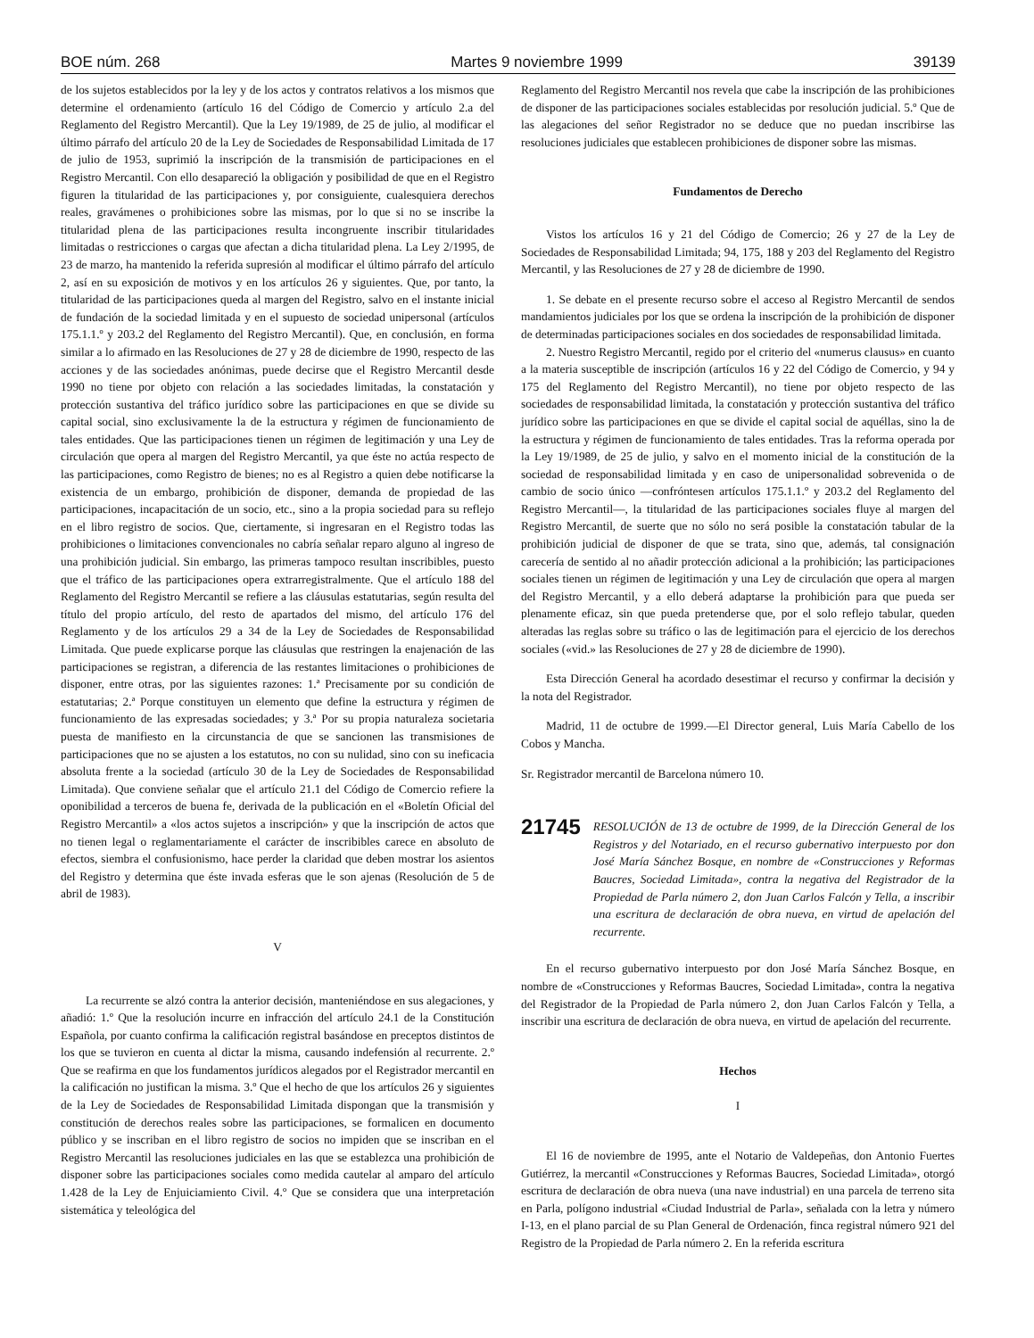BOE núm. 268 Martes 9 noviembre 1999 39139
de los sujetos establecidos por la ley y de los actos y contratos relativos a los mismos que determine el ordenamiento (artículo 16 del Código de Comercio y artículo 2.a del Reglamento del Registro Mercantil). Que la Ley 19/1989, de 25 de julio, al modificar el último párrafo del artículo 20 de la Ley de Sociedades de Responsabilidad Limitada de 17 de julio de 1953, suprimió la inscripción de la transmisión de participaciones en el Registro Mercantil. Con ello desapareció la obligación y posibilidad de que en el Registro figuren la titularidad de las participaciones y, por consiguiente, cualesquiera derechos reales, gravámenes o prohibiciones sobre las mismas, por lo que si no se inscribe la titularidad plena de las participaciones resulta incongruente inscribir titularidades limitadas o restricciones o cargas que afectan a dicha titularidad plena. La Ley 2/1995, de 23 de marzo, ha mantenido la referida supresión al modificar el último párrafo del artículo 2, así en su exposición de motivos y en los artículos 26 y siguientes. Que, por tanto, la titularidad de las participaciones queda al margen del Registro, salvo en el instante inicial de fundación de la sociedad limitada y en el supuesto de sociedad unipersonal (artículos 175.1.1.º y 203.2 del Reglamento del Registro Mercantil). Que, en conclusión, en forma similar a lo afirmado en las Resoluciones de 27 y 28 de diciembre de 1990, respecto de las acciones y de las sociedades anónimas, puede decirse que el Registro Mercantil desde 1990 no tiene por objeto con relación a las sociedades limitadas, la constatación y protección sustantiva del tráfico jurídico sobre las participaciones en que se divide su capital social, sino exclusivamente la de la estructura y régimen de funcionamiento de tales entidades. Que las participaciones tienen un régimen de legitimación y una Ley de circulación que opera al margen del Registro Mercantil, ya que éste no actúa respecto de las participaciones, como Registro de bienes; no es al Registro a quien debe notificarse la existencia de un embargo, prohibición de disponer, demanda de propiedad de las participaciones, incapacitación de un socio, etc., sino a la propia sociedad para su reflejo en el libro registro de socios. Que, ciertamente, si ingresaran en el Registro todas las prohibiciones o limitaciones convencionales no cabría señalar reparo alguno al ingreso de una prohibición judicial. Sin embargo, las primeras tampoco resultan inscribibles, puesto que el tráfico de las participaciones opera extrarregistralmente. Que el artículo 188 del Reglamento del Registro Mercantil se refiere a las cláusulas estatutarias, según resulta del título del propio artículo, del resto de apartados del mismo, del artículo 176 del Reglamento y de los artículos 29 a 34 de la Ley de Sociedades de Responsabilidad Limitada. Que puede explicarse porque las cláusulas que restringen la enajenación de las participaciones se registran, a diferencia de las restantes limitaciones o prohibiciones de disponer, entre otras, por las siguientes razones: 1.ª Precisamente por su condición de estatutarias; 2.ª Porque constituyen un elemento que define la estructura y régimen de funcionamiento de las expresadas sociedades; y 3.ª Por su propia naturaleza societaria puesta de manifiesto en la circunstancia de que se sancionen las transmisiones de participaciones que no se ajusten a los estatutos, no con su nulidad, sino con su ineficacia absoluta frente a la sociedad (artículo 30 de la Ley de Sociedades de Responsabilidad Limitada). Que conviene señalar que el artículo 21.1 del Código de Comercio refiere la oponibilidad a terceros de buena fe, derivada de la publicación en el «Boletín Oficial del Registro Mercantil» a «los actos sujetos a inscripción» y que la inscripción de actos que no tienen legal o reglamentariamente el carácter de inscribibles carece en absoluto de efectos, siembra el confusionismo, hace perder la claridad que deben mostrar los asientos del Registro y determina que éste invada esferas que le son ajenas (Resolución de 5 de abril de 1983).
V
La recurrente se alzó contra la anterior decisión, manteniéndose en sus alegaciones, y añadió: 1.º Que la resolución incurre en infracción del artículo 24.1 de la Constitución Española, por cuanto confirma la calificación registral basándose en preceptos distintos de los que se tuvieron en cuenta al dictar la misma, causando indefensión al recurrente. 2.º Que se reafirma en que los fundamentos jurídicos alegados por el Registrador mercantil en la calificación no justifican la misma. 3.º Que el hecho de que los artículos 26 y siguientes de la Ley de Sociedades de Responsabilidad Limitada dispongan que la transmisión y constitución de derechos reales sobre las participaciones, se formalicen en documento público y se inscriban en el libro registro de socios no impiden que se inscriban en el Registro Mercantil las resoluciones judiciales en las que se establezca una prohibición de disponer sobre las participaciones sociales como medida cautelar al amparo del artículo 1.428 de la Ley de Enjuiciamiento Civil. 4.º Que se considera que una interpretación sistemática y teleológica del
Reglamento del Registro Mercantil nos revela que cabe la inscripción de las prohibiciones de disponer de las participaciones sociales establecidas por resolución judicial. 5.º Que de las alegaciones del señor Registrador no se deduce que no puedan inscribirse las resoluciones judiciales que establecen prohibiciones de disponer sobre las mismas.
Fundamentos de Derecho
Vistos los artículos 16 y 21 del Código de Comercio; 26 y 27 de la Ley de Sociedades de Responsabilidad Limitada; 94, 175, 188 y 203 del Reglamento del Registro Mercantil, y las Resoluciones de 27 y 28 de diciembre de 1990.
1. Se debate en el presente recurso sobre el acceso al Registro Mercantil de sendos mandamientos judiciales por los que se ordena la inscripción de la prohibición de disponer de determinadas participaciones sociales en dos sociedades de responsabilidad limitada.
2. Nuestro Registro Mercantil, regido por el criterio del «numerus clausus» en cuanto a la materia susceptible de inscripción (artículos 16 y 22 del Código de Comercio, y 94 y 175 del Reglamento del Registro Mercantil), no tiene por objeto respecto de las sociedades de responsabilidad limitada, la constatación y protección sustantiva del tráfico jurídico sobre las participaciones en que se divide el capital social de aquéllas, sino la de la estructura y régimen de funcionamiento de tales entidades. Tras la reforma operada por la Ley 19/1989, de 25 de julio, y salvo en el momento inicial de la constitución de la sociedad de responsabilidad limitada y en caso de unipersonalidad sobrevenida o de cambio de socio único —confróntesen artículos 175.1.1.º y 203.2 del Reglamento del Registro Mercantil—, la titularidad de las participaciones sociales fluye al margen del Registro Mercantil, de suerte que no sólo no será posible la constatación tabular de la prohibición judicial de disponer de que se trata, sino que, además, tal consignación carecería de sentido al no añadir protección adicional a la prohibición; las participaciones sociales tienen un régimen de legitimación y una Ley de circulación que opera al margen del Registro Mercantil, y a ello deberá adaptarse la prohibición para que pueda ser plenamente eficaz, sin que pueda pretenderse que, por el solo reflejo tabular, queden alteradas las reglas sobre su tráfico o las de legitimación para el ejercicio de los derechos sociales («vid.» las Resoluciones de 27 y 28 de diciembre de 1990).
Esta Dirección General ha acordado desestimar el recurso y confirmar la decisión y la nota del Registrador.
Madrid, 11 de octubre de 1999.—El Director general, Luis María Cabello de los Cobos y Mancha.
Sr. Registrador mercantil de Barcelona número 10.
21745 RESOLUCIÓN de 13 de octubre de 1999, de la Dirección General de los Registros y del Notariado, en el recurso gubernativo interpuesto por don José María Sánchez Bosque, en nombre de «Construcciones y Reformas Baucres, Sociedad Limitada», contra la negativa del Registrador de la Propiedad de Parla número 2, don Juan Carlos Falcón y Tella, a inscribir una escritura de declaración de obra nueva, en virtud de apelación del recurrente.
En el recurso gubernativo interpuesto por don José María Sánchez Bosque, en nombre de «Construcciones y Reformas Baucres, Sociedad Limitada», contra la negativa del Registrador de la Propiedad de Parla número 2, don Juan Carlos Falcón y Tella, a inscribir una escritura de declaración de obra nueva, en virtud de apelación del recurrente.
Hechos
I
El 16 de noviembre de 1995, ante el Notario de Valdepeñas, don Antonio Fuertes Gutiérrez, la mercantil «Construcciones y Reformas Baucres, Sociedad Limitada», otorgó escritura de declaración de obra nueva (una nave industrial) en una parcela de terreno sita en Parla, polígono industrial «Ciudad Industrial de Parla», señalada con la letra y número I-13, en el plano parcial de su Plan General de Ordenación, finca registral número 921 del Registro de la Propiedad de Parla número 2. En la referida escritura